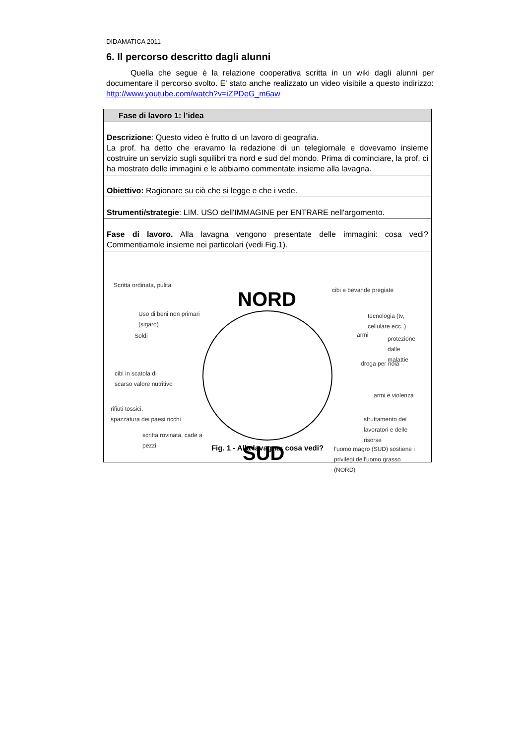DIDAMATICA 2011
6. Il percorso descritto dagli alunni
Quella che segue è la relazione cooperativa scritta in un wiki dagli alunni per documentare il percorso svolto. E’ stato anche realizzato un video visibile a questo indirizzo: http://www.youtube.com/watch?v=iZPDeG_m6aw
| Fase di lavoro 1: l’idea |
| Descrizione : Questo video è frutto di un lavoro di geografia. La prof. ha detto che eravamo la redazione di un telegiornale e dovevamo insieme costruire un servizio sugli squilibri tra nord e sud del mondo. Prima di cominciare, la prof. ci ha mostrato delle immagini e le abbiamo commentate insieme alla lavagna. |
| Obiettivo: Ragionare su ciò che si legge e che i vede. |
| Strumenti/strategie : LIM. USO dell'IMMAGINE per ENTRARE nell'argomento. |
| Fase di lavoro. Alla lavagna vengono presentate delle immagini: cosa vedi? Commentiamole insieme nei particolari (vedi Fig.1). |
| NORD SUD Scritta ordinata, pulita Uso di beni non primari (sigaro) Soldi cibi in scatola di scarso valore nutritivo rifiuti tossici, spazzatura dei paesi ricchi scritta rovinata, cade a pezzi cibi e bevande pregiate tecnologia (tv, cellulare ecc..) armi protezione dalle malattie droga per noia armi e violenza sfruttamento dei lavoratori e delle risorse l'uomo magro (SUD) sostiene i privilegi dell'uomo grasso (NORD) Fig. 1 - Alla lavagna: cosa vedi? |